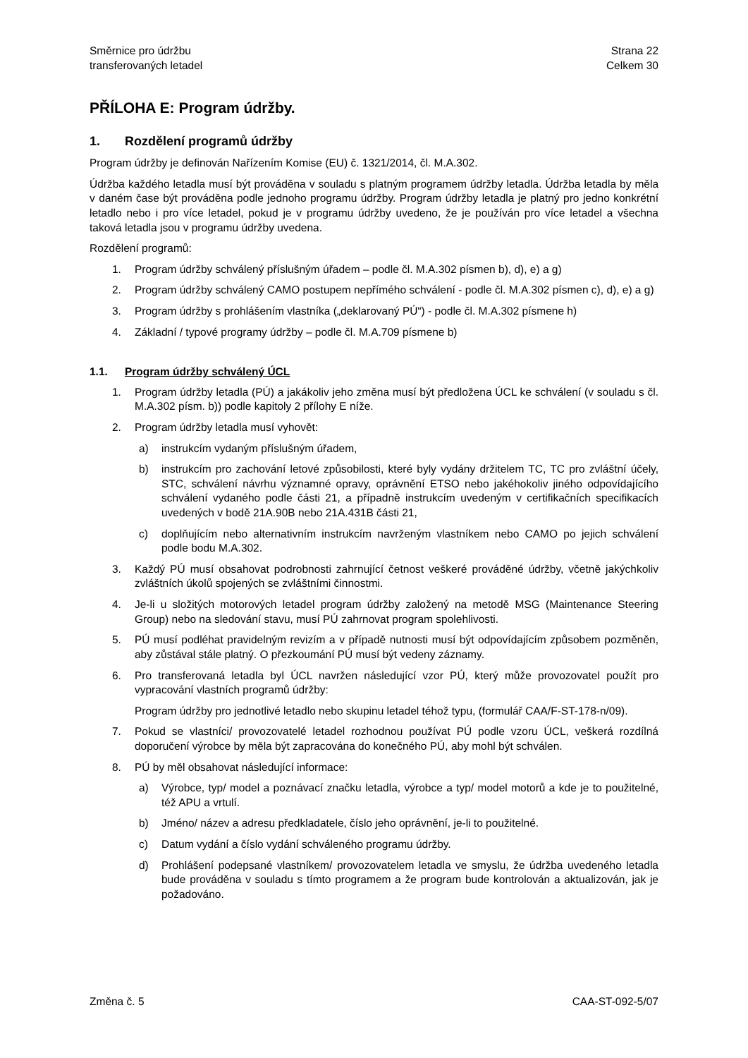Směrnice pro údržbu
transferovaných letadel
Strana 22
Celkem 30
PŘÍLOHA E: Program údržby.
1. Rozdělení programů údržby
Program údržby je definován Nařízením Komise (EU) č. 1321/2014, čl. M.A.302.
Údržba každého letadla musí být prováděna v souladu s platným programem údržby letadla. Údržba letadla by měla v daném čase být prováděna podle jednoho programu údržby. Program údržby letadla je platný pro jedno konkrétní letadlo nebo i pro více letadel, pokud je v programu údržby uvedeno, že je používán pro více letadel a všechna taková letadla jsou v programu údržby uvedena.
Rozdělení programů:
1. Program údržby schválený příslušným úřadem – podle čl. M.A.302 písmen b), d), e) a g)
2. Program údržby schválený CAMO postupem nepřímého schválení - podle čl. M.A.302 písmen c), d), e) a g)
3. Program údržby s prohlášením vlastníka („deklarovaný PÚ“) - podle čl. M.A.302 písmene h)
4. Základní / typové programy údržby – podle čl. M.A.709 písmene b)
1.1. Program údržby schválený ÚCL
1. Program údržby letadla (PÚ) a jakákoliv jeho změna musí být předložena ÚCL ke schválení (v souladu s čl. M.A.302 písm. b)) podle kapitoly 2 přílohy E níže.
2. Program údržby letadla musí vyhovět:
a) instrukcím vydaným příslušným úřadem,
b) instrukcím pro zachování letové způsobilosti, které byly vydány držitelem TC, TC pro zvláštní účely, STC, schválení návrhu významné opravy, oprávnění ETSO nebo jakéhokoliv jiného odpovídajícího schválení vydaného podle části 21, a případně instrukcím uvedeným v certifikačních specifikacích uvedených v bodě 21A.90B nebo 21A.431B části 21,
c) doplňujícím nebo alternativním instrukcím navrženým vlastníkem nebo CAMO po jejich schválení podle bodu M.A.302.
3. Každý PÚ musí obsahovat podrobnosti zahrnující četnost veškeré prováděné údržby, včetně jakýchkoliv zvláštních úkolů spojených se zvláštními činnostmi.
4. Je-li u složitých motorových letadel program údržby založený na metodě MSG (Maintenance Steering Group) nebo na sledování stavu, musí PÚ zahrnovat program spolehlivosti.
5. PÚ musí podléhat pravidelným revizím a v případě nutnosti musí být odpovídajícím způsobem pozměněn, aby zůstával stále platný. O přezkoumání PÚ musí být vedeny záznamy.
6. Pro transferovaná letadla byl ÚCL navržen následující vzor PÚ, který může provozovatel použít pro vypracování vlastních programů údržby:
Program údržby pro jednotlivé letadlo nebo skupinu letadel téhož typu, (formulář CAA/F-ST-178-n/09).
7. Pokud se vlastníci/ provozovatelé letadel rozhodnou používat PÚ podle vzoru ÚCL, veškerá rozdílná doporučení výrobce by měla být zapracována do konečného PÚ, aby mohl být schválen.
8. PÚ by měl obsahovat následující informace:
a) Výrobce, typ/ model a poznávací značku letadla, výrobce a typ/ model motorů a kde je to použitelné, též APU a vrtulí.
b) Jméno/ název a adresu předkladatele, číslo jeho oprávnění, je-li to použitelné.
c) Datum vydání a číslo vydání schváleného programu údržby.
d) Prohlášení podepsané vlastníkem/ provozovatelem letadla ve smyslu, že údržba uvedeného letadla bude prováděna v souladu s tímto programem a že program bude kontrolován a aktualizován, jak je požadováno.
Změna č. 5 CAA-ST-092-5/07